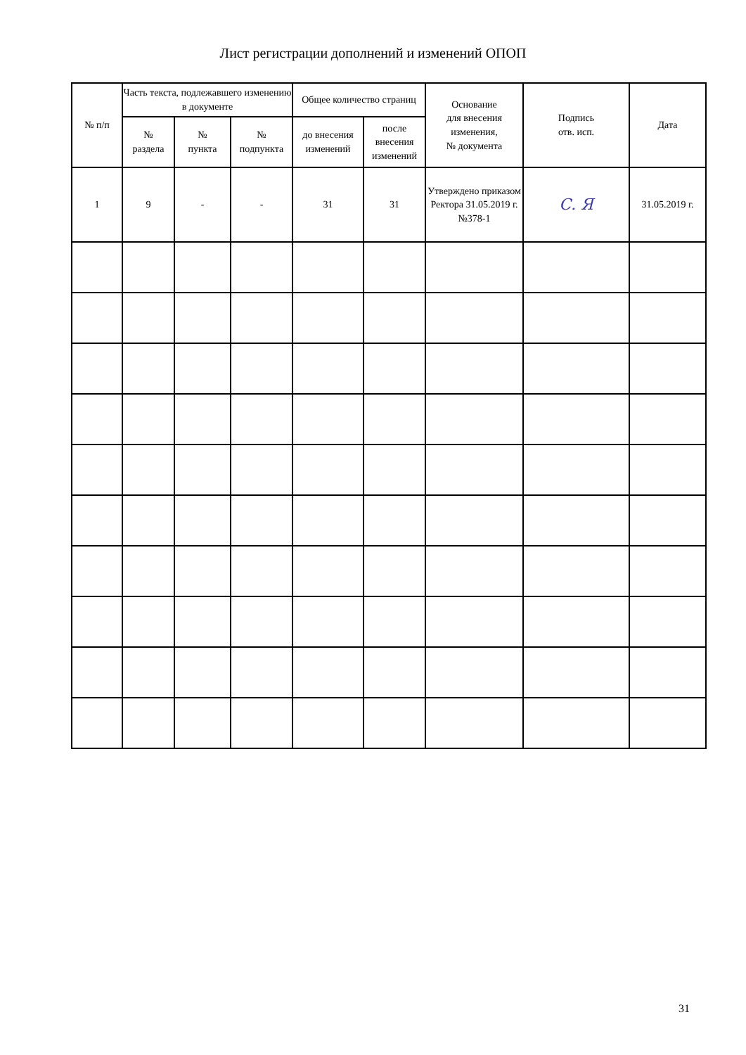Лист регистрации дополнений и изменений ОПОП
| № п/п | Часть текста, подлежавшего изменению в документе | | | Общее количество страниц | | Основание для внесения изменения, № документа | Подпись отв. исп. | Дата |
| --- | --- | --- | --- | --- | --- | --- | --- | --- |
| | № раздела | № пункта | № подпункта | до внесения изменений | после внесения изменений | | | |
| 1 | 9 | - | - | 31 | 31 | Утверждено приказом Ректора 31.05.2019 г. №378-1 | С. Я | 31.05.2019 г. |
31